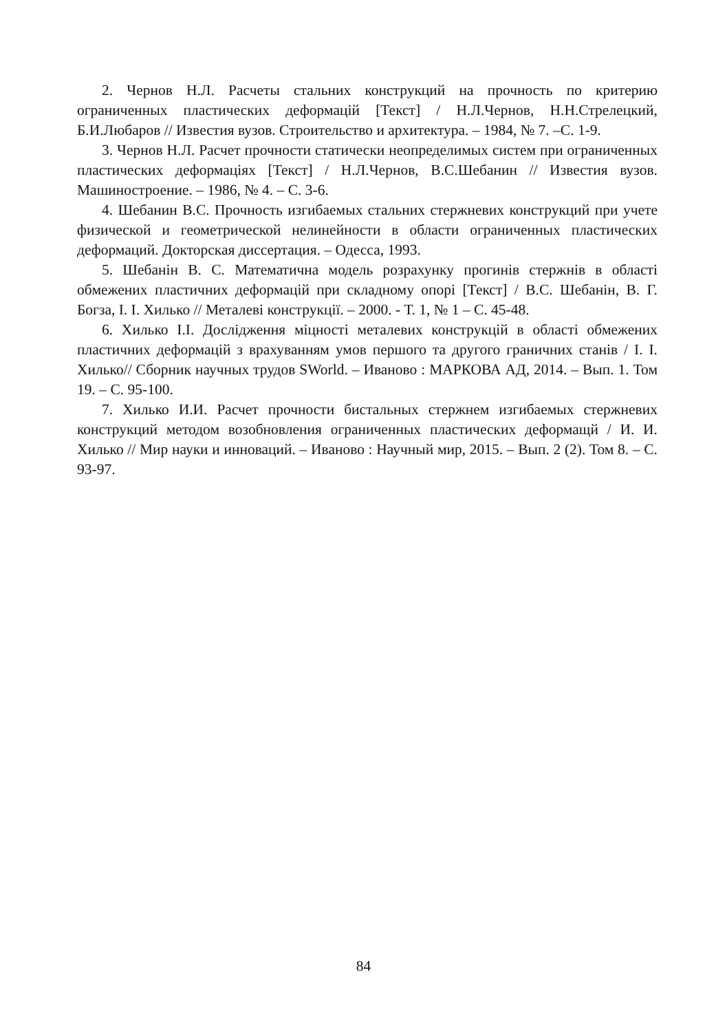2. Чернов Н.Л. Расчеты стальних конструкций на прочность по критерию ограниченных пластических деформацій [Текст] / Н.Л.Чернов, Н.Н.Стрелецкий, Б.И.Любаров // Известия вузов. Строительство и архитектура. – 1984, № 7. –С. 1-9.
3. Чернов Н.Л. Расчет прочности статически неопределимых систем при ограниченных пластических деформаціях [Текст] / Н.Л.Чернов, В.С.Шебанин // Известия вузов. Машиностроение. – 1986, № 4. – С. 3-6.
4. Шебанин В.С. Прочность изгибаемых стальних стержневих конструкций при учете физической и геометрической нелинейности в области ограниченных пластических деформаций. Докторская диссертация. – Одесса, 1993.
5. Шебанін В. С. Математична модель розрахунку прогинів стержнів в області обмежених пластичних деформацій при складному опорі [Текст] / В.С. Шебанін, В. Г. Богза, І. І. Хилько // Металеві конструкції. – 2000. - Т. 1, № 1 – С. 45-48.
6. Хилько І.І. Дослідження міцності металевих конструкцій в області обмежених пластичних деформацій з врахуванням умов першого та другого граничних станів / І. І. Хилько// Сборник научных трудов SWorld. – Иваново : МАРКОВА АД, 2014. – Вып. 1. Том 19. – С. 95-100.
7. Хилько И.И. Расчет прочности бистальных стержнем изгибаемых стержневих конструкций методом возобновления ограниченных пластических деформащй / И. И. Хилько // Мир науки и инноваций. – Иваново : Научный мир, 2015. – Вып. 2 (2). Том 8. – С. 93-97.
84